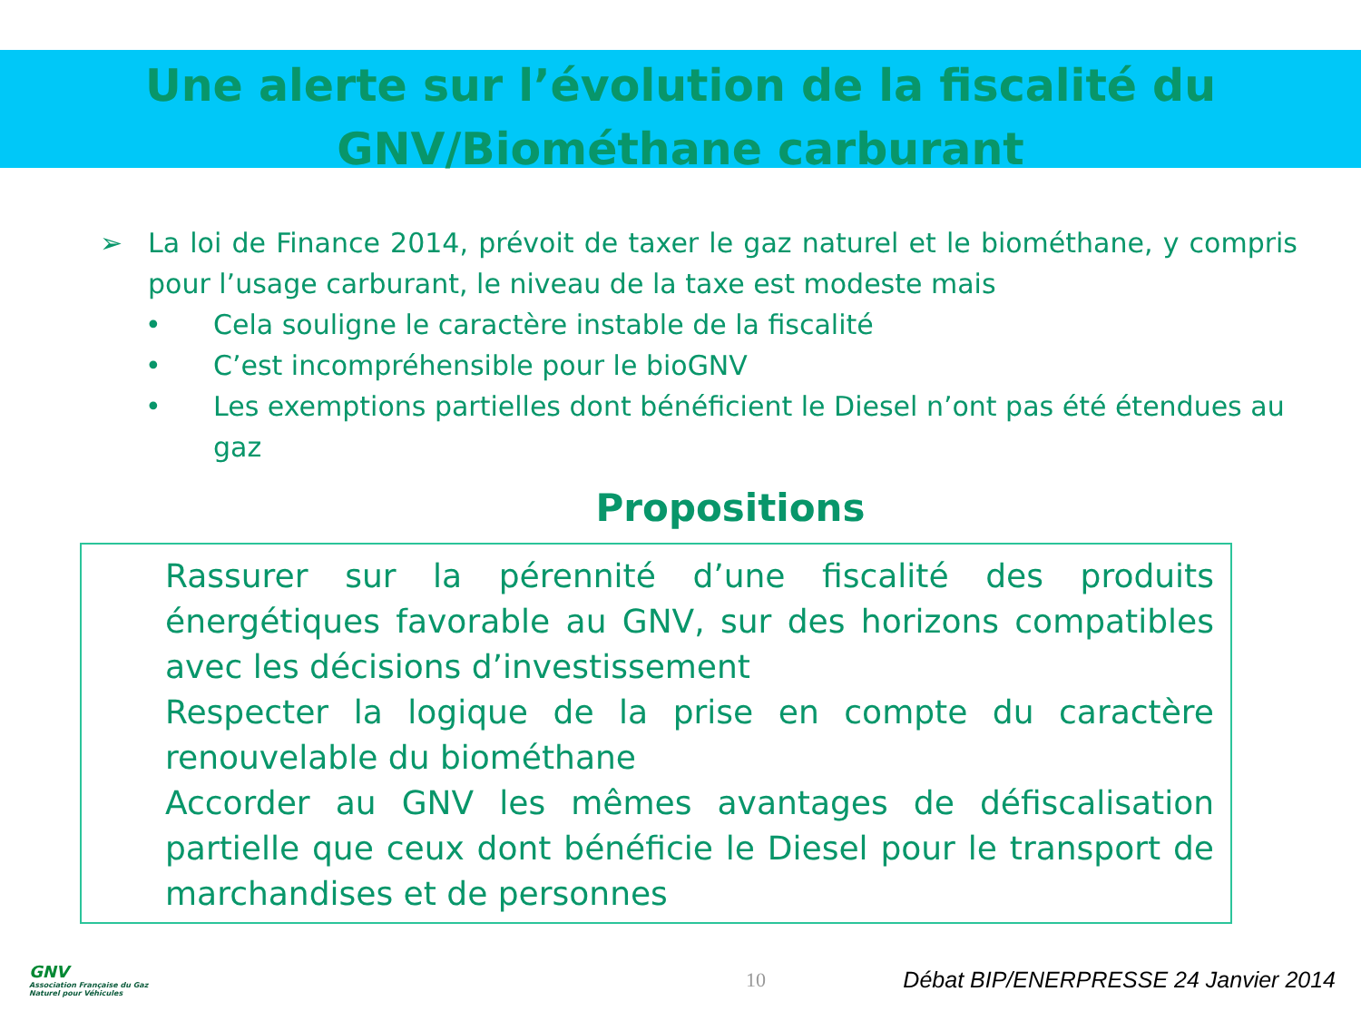Une alerte sur l’évolution de la fiscalité du
GNV/Biométhane carburant
➢ La loi de Finance 2014, prévoit de taxer le gaz naturel et le biométhane, y compris pour l’usage carburant, le niveau de la taxe est modeste mais
• Cela souligne le caractère instable de la fiscalité
• C’est incompréhensible pour le bioGNV
• Les exemptions partielles dont bénéficient le Diesel n’ont pas été étendues au gaz
Propositions
Rassurer sur la pérennité d’une fiscalité des produits énergétiques favorable au GNV, sur des horizons compatibles avec les décisions d’investissement
Respecter la logique de la prise en compte du caractère renouvelable du biométhane
Accorder au GNV les mêmes avantages de défiscalisation partielle que ceux dont bénéficie le Diesel pour le transport de marchandises et de personnes
GNV
Association Française du Gaz Naturel pour Véhicules
10
Débat BIP/ENERPRESSE 24 Janvier 2014